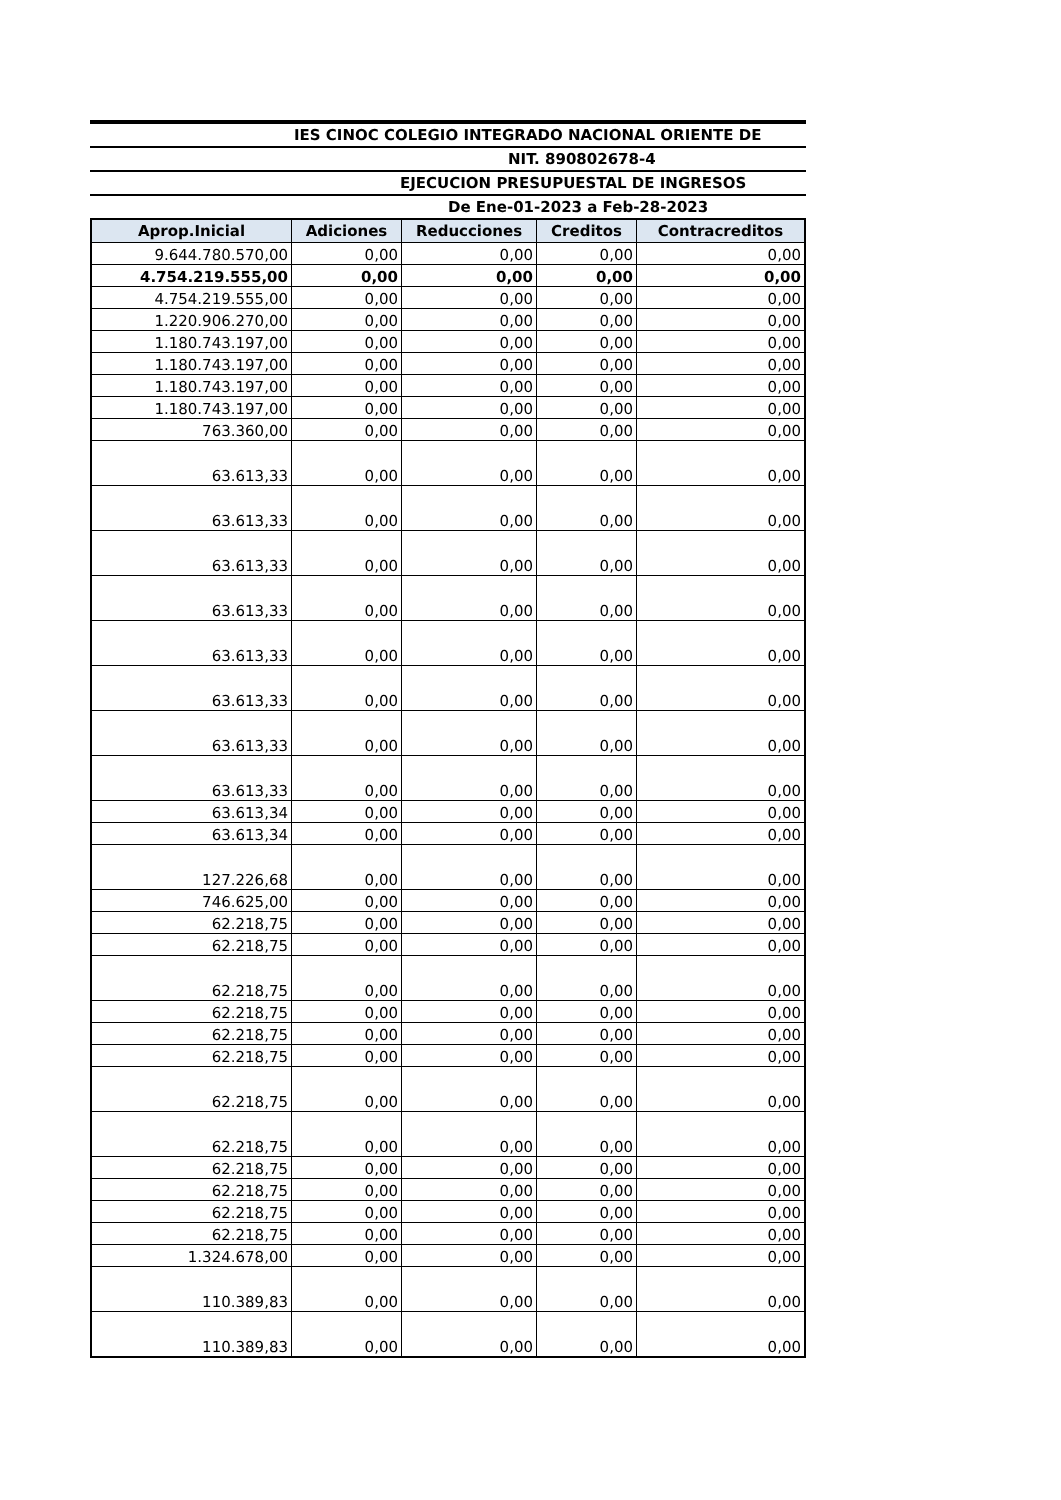IES CINOC COLEGIO INTEGRADO NACIONAL ORIENTE DE
NIT. 890802678-4
EJECUCION PRESUPUESTAL DE INGRESOS
De Ene-01-2023 a Feb-28-2023
| Aprop.Inicial | Adiciones | Reducciones | Creditos | Contracreditos |
| --- | --- | --- | --- | --- |
| 9.644.780.570,00 | 0,00 | 0,00 | 0,00 | 0,00 |
| 4.754.219.555,00 | 0,00 | 0,00 | 0,00 | 0,00 |
| 4.754.219.555,00 | 0,00 | 0,00 | 0,00 | 0,00 |
| 1.220.906.270,00 | 0,00 | 0,00 | 0,00 | 0,00 |
| 1.180.743.197,00 | 0,00 | 0,00 | 0,00 | 0,00 |
| 1.180.743.197,00 | 0,00 | 0,00 | 0,00 | 0,00 |
| 1.180.743.197,00 | 0,00 | 0,00 | 0,00 | 0,00 |
| 1.180.743.197,00 | 0,00 | 0,00 | 0,00 | 0,00 |
| 763.360,00 | 0,00 | 0,00 | 0,00 | 0,00 |
| 63.613,33 | 0,00 | 0,00 | 0,00 | 0,00 |
| 63.613,33 | 0,00 | 0,00 | 0,00 | 0,00 |
| 63.613,33 | 0,00 | 0,00 | 0,00 | 0,00 |
| 63.613,33 | 0,00 | 0,00 | 0,00 | 0,00 |
| 63.613,33 | 0,00 | 0,00 | 0,00 | 0,00 |
| 63.613,33 | 0,00 | 0,00 | 0,00 | 0,00 |
| 63.613,33 | 0,00 | 0,00 | 0,00 | 0,00 |
| 63.613,33 | 0,00 | 0,00 | 0,00 | 0,00 |
| 63.613,34 | 0,00 | 0,00 | 0,00 | 0,00 |
| 63.613,34 | 0,00 | 0,00 | 0,00 | 0,00 |
| 127.226,68 | 0,00 | 0,00 | 0,00 | 0,00 |
| 746.625,00 | 0,00 | 0,00 | 0,00 | 0,00 |
| 62.218,75 | 0,00 | 0,00 | 0,00 | 0,00 |
| 62.218,75 | 0,00 | 0,00 | 0,00 | 0,00 |
| 62.218,75 | 0,00 | 0,00 | 0,00 | 0,00 |
| 62.218,75 | 0,00 | 0,00 | 0,00 | 0,00 |
| 62.218,75 | 0,00 | 0,00 | 0,00 | 0,00 |
| 62.218,75 | 0,00 | 0,00 | 0,00 | 0,00 |
| 62.218,75 | 0,00 | 0,00 | 0,00 | 0,00 |
| 62.218,75 | 0,00 | 0,00 | 0,00 | 0,00 |
| 62.218,75 | 0,00 | 0,00 | 0,00 | 0,00 |
| 62.218,75 | 0,00 | 0,00 | 0,00 | 0,00 |
| 62.218,75 | 0,00 | 0,00 | 0,00 | 0,00 |
| 62.218,75 | 0,00 | 0,00 | 0,00 | 0,00 |
| 1.324.678,00 | 0,00 | 0,00 | 0,00 | 0,00 |
| 110.389,83 | 0,00 | 0,00 | 0,00 | 0,00 |
| 110.389,83 | 0,00 | 0,00 | 0,00 | 0,00 |